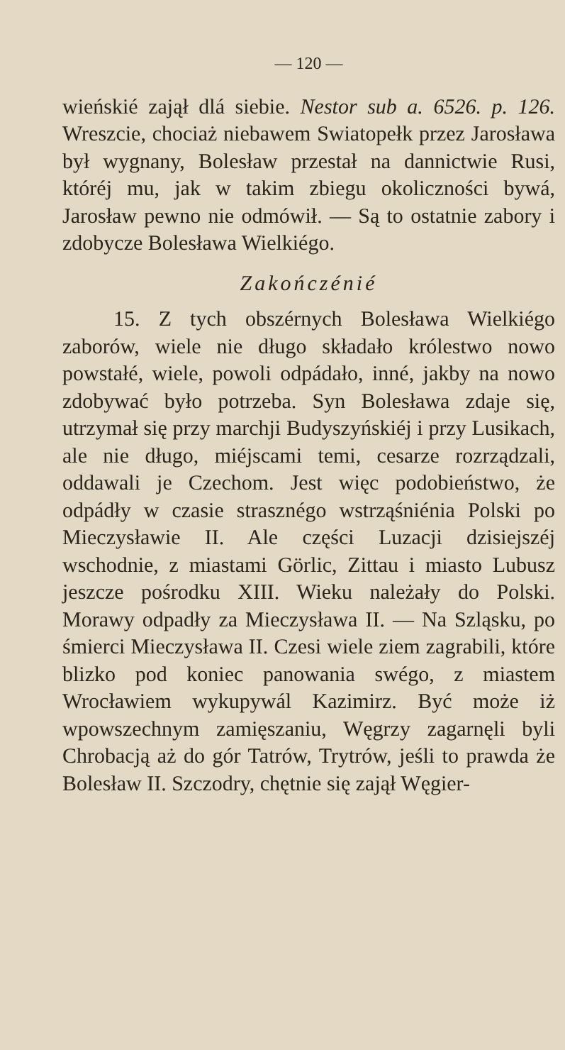— 120 —
wieńskié zajął dlá siebie. Nestor sub a. 6526. p. 126. Wreszcie, chociaż niebawem Swiatopełk przez Jarosława był wygnany, Bolesław przestał na dannictwie Rusi, któréj mu, jak w takim zbiegu okoliczności bywá, Jarosław pewno nie odmówił. — Są to ostatnie zabory i zdobycze Bolesława Wielkiégo.
Zakończénié
15. Z tych obszérnych Bolesława Wielkiégo zaborów, wiele nie długo składało królestwo nowo powstałé, wiele, powoli odpádało, inné, jakby na nowo zdobywać było potrzeba. Syn Bolesława zdaje się, utrzymał się przy marchji Budyszyńskiéj i przy Lusikach, ale nie długo, miéjscami temi, cesarze rozrządzali, oddawali je Czechom. Jest więc podobieństwo, że odpádły w czasie strasznégo wstrząśniénia Polski po Mieczysławie II. Ale części Luzacji dzisiejszéj wschodnie, z miastami Görlic, Zittau i miasto Lubusz jeszcze pośrodku XIII. Wieku należały do Polski. Morawy odpadły za Mieczysława II. — Na Szląsku, po śmierci Mieczysława II. Czesi wiele ziem zagrabili, które blizko pod koniec panowania swégo, z miastem Wrocławiem wykupywál Kazimirz. Być może iż wpowszechnym zamięszaniu, Węgrzy zagarnęli byli Chrobacją aż do gór Tatrów, Trytrów, jeśli to prawda że Bolesław II. Szczodry, chętnie się zajął Węgier-